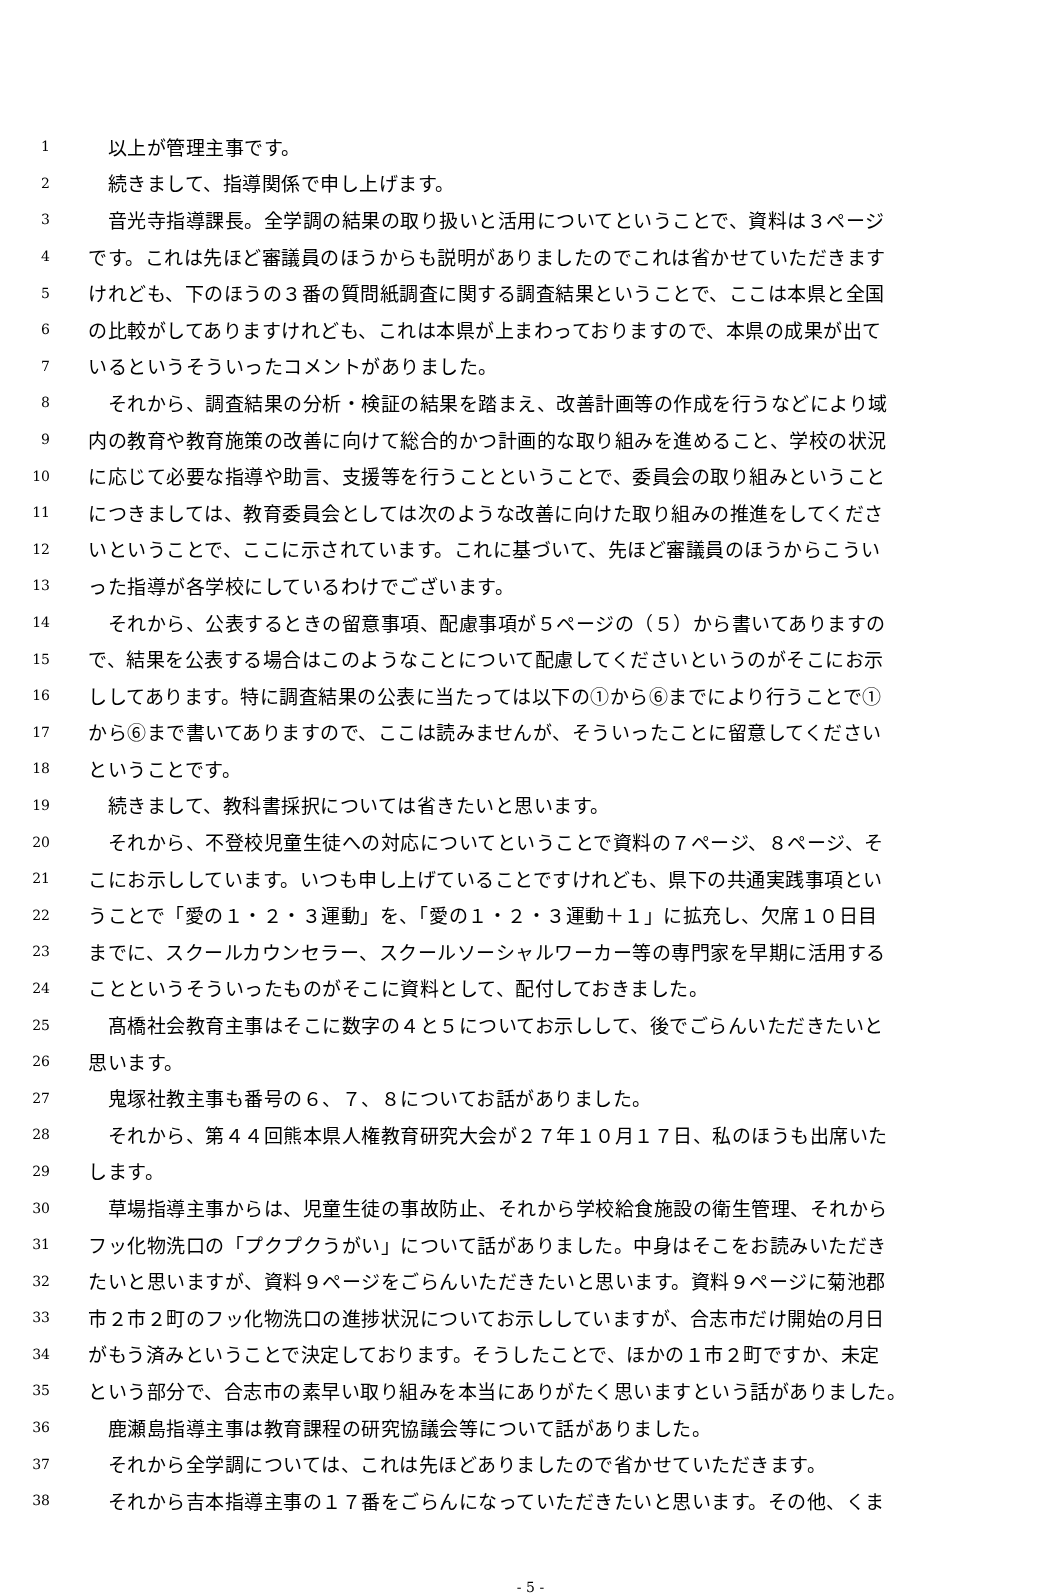1　以上が管理主事です。
2　続きまして、指導関係で申し上げます。
3　音光寺指導課長。全学調の結果の取り扱いと活用についてということで、資料は３ページ
4 です。これは先ほど審議員のほうからも説明がありましたのでこれは省かせていただきます
5 けれども、下のほうの３番の質問紙調査に関する調査結果ということで、ここは本県と全国
6 の比較がしてありますけれども、これは本県が上まわっておりますので、本県の成果が出て
7 いるというそういったコメントがありました。
8　それから、調査結果の分析・検証の結果を踏まえ、改善計画等の作成を行うなどにより域
9 内の教育や教育施策の改善に向けて総合的かつ計画的な取り組みを進めること、学校の状況
10 に応じて必要な指導や助言、支援等を行うことということで、委員会の取り組みということ
11 につきましては、教育委員会としては次のような改善に向けた取り組みの推進をしてくださ
12 いということで、ここに示されています。これに基づいて、先ほど審議員のほうからこうい
13 った指導が各学校にしているわけでございます。
14　それから、公表するときの留意事項、配慮事項が５ページの（５）から書いてありますの
15 で、結果を公表する場合はこのようなことについて配慮してくださいというのがそこにお示
16 ししてあります。特に調査結果の公表に当たっては以下の①から⑥までにより行うことで①
17 から⑥まで書いてありますので、ここは読みませんが、そういったことに留意してください
18 ということです。
19　続きまして、教科書採択については省きたいと思います。
20　それから、不登校児童生徒への対応についてということで資料の７ページ、８ページ、そ
21 こにお示ししています。いつも申し上げていることですけれども、県下の共通実践事項とい
22 うことで「愛の１・２・３運動」を、「愛の１・２・３運動＋１」に拡充し、欠席１０日目
23 までに、スクールカウンセラー、スクールソーシャルワーカー等の専門家を早期に活用する
24 ことというそういったものがそこに資料として、配付しておきました。
25　髙橋社会教育主事はそこに数字の４と５についてお示しして、後でごらんいただきたいと
26 思います。
27　鬼塚社教主事も番号の６、７、８についてお話がありました。
28　それから、第４４回熊本県人権教育研究大会が２７年１０月１７日、私のほうも出席いた
29 します。
30　草場指導主事からは、児童生徒の事故防止、それから学校給食施設の衛生管理、それから
31 フッ化物洗口の「プクプクうがい」について話がありました。中身はそこをお読みいただき
32 たいと思いますが、資料９ページをごらんいただきたいと思います。資料９ページに菊池郡
33 市２市２町のフッ化物洗口の進捗状況についてお示ししていますが、合志市だけ開始の月日
34 がもう済みということで決定しております。そうしたことで、ほかの１市２町ですか、未定
35 という部分で、合志市の素早い取り組みを本当にありがたく思いますという話がありました。
36　鹿瀬島指導主事は教育課程の研究協議会等について話がありました。
37　それから全学調については、これは先ほどありましたので省かせていただきます。
38　それから吉本指導主事の１７番をごらんになっていただきたいと思います。その他、くま
- 5 -